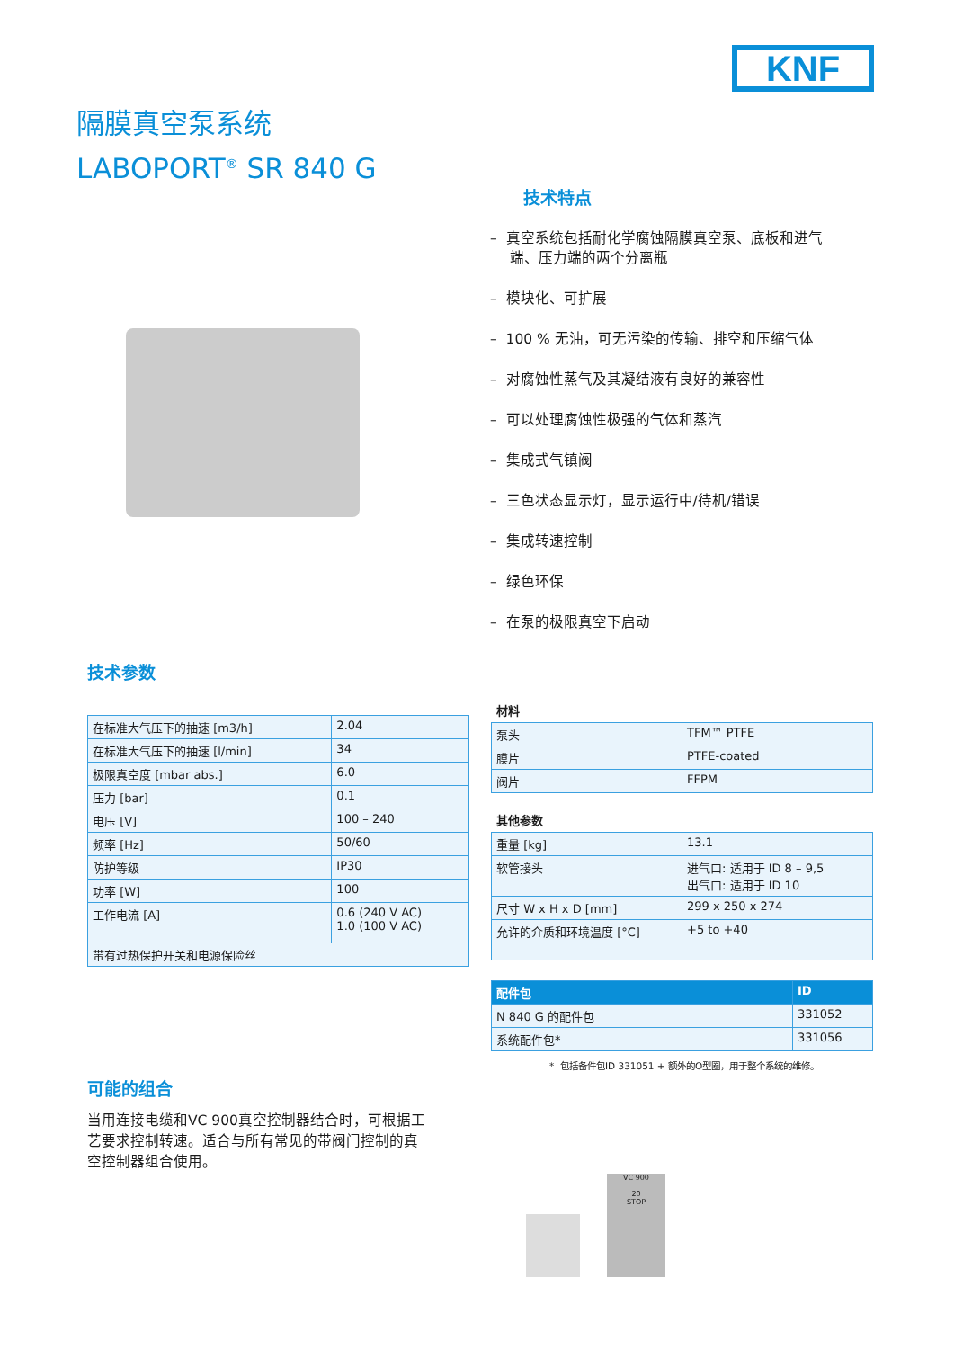KNF
隔膜真空泵系统
LABOPORT<sup>®</sup> SR 840 G
技术特点
– 真空系统包括耐化学腐蚀隔膜真空泵、底板和进气端、压力端的两个分离瓶
– 模块化、可扩展
– 100 % 无油，可无污染的传输、排空和压缩气体
– 对腐蚀性蒸气及其凝结液有良好的兼容性
– 可以处理腐蚀性极强的气体和蒸汽
– 集成式气镇阀
– 三色状态显示灯，显示运行中/待机/错误
– 集成转速控制
– 绿色环保
– 在泵的极限真空下启动
技术参数
| 在标准大气压下的抽速 [m3/h] | 2.04 |
| 在标准大气压下的抽速 [l/min] | 34 |
| 极限真空度 [mbar abs.] | 6.0 |
| 压力 [bar] | 0.1 |
| 电压 [V] | 100 – 240 |
| 频率 [Hz] | 50/60 |
| 防护等级 | IP30 |
| 功率 [W] | 100 |
| 工作电流 [A] | 0.6 (240 V AC) 1.0 (100 V AC) |
| 带有过热保护开关和电源保险丝 | |
材料
| 泵头 | TFM™ PTFE |
| 膜片 | PTFE-coated |
| 阀片 | FFPM |
其他参数
| 重量 [kg] | 13.1 |
| 软管接头 | 进气口: 适用于 ID 8 – 9,5 出气口: 适用于 ID 10 |
| 尺寸 W x H x D [mm] | 299 x 250 x 274 |
| 允许的介质和环境温度 [°C] | +5 to +40 |
| 配件包 | ID |
| --- | --- |
| N 840 G 的配件包 | 331052 |
| 系统配件包* | 331056 |
* 包括备件包ID 331051 + 额外的O型圈，用于整个系统的维修。
可能的组合
当用连接电缆和VC 900真空控制器结合时，可根据工艺要求控制转速。适合与所有常见的带阀门控制的真空控制器组合使用。
VC 900
20
STOP